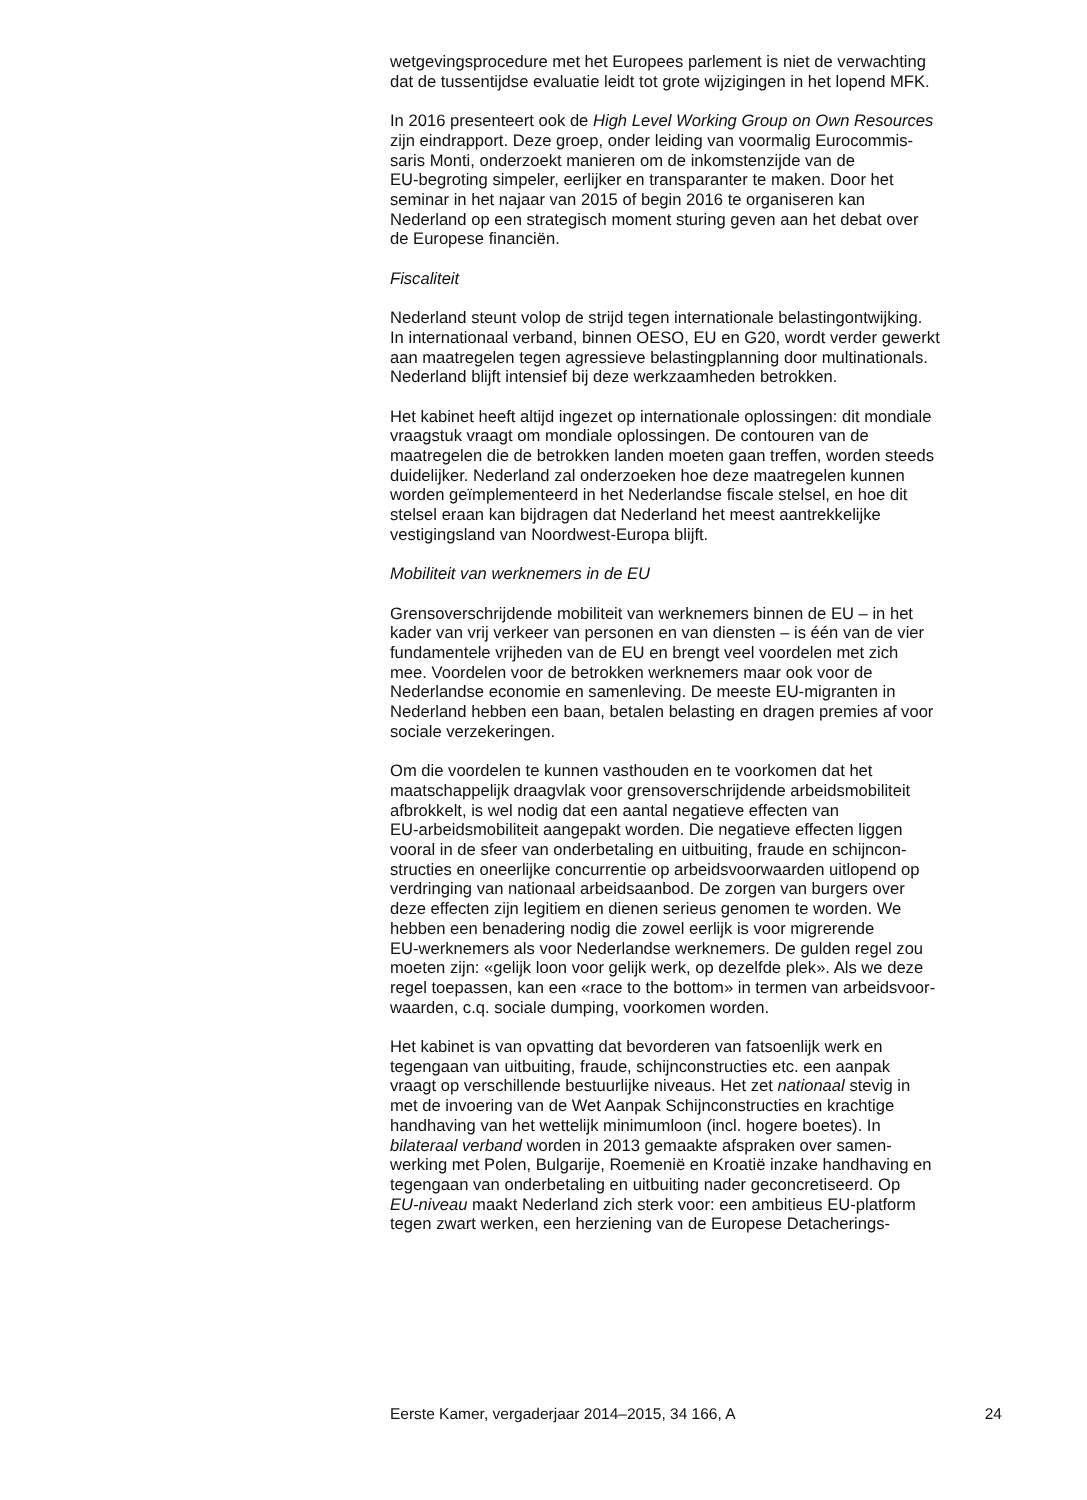wetgevingsprocedure met het Europees parlement is niet de verwachting
dat de tussentijdse evaluatie leidt tot grote wijzigingen in het lopend MFK.
In 2016 presenteert ook de High Level Working Group on Own Resources
zijn eindrapport. Deze groep, onder leiding van voormalig Eurocommis-
saris Monti, onderzoekt manieren om de inkomstenzijde van de
EU-begroting simpeler, eerlijker en transparanter te maken. Door het
seminar in het najaar van 2015 of begin 2016 te organiseren kan
Nederland op een strategisch moment sturing geven aan het debat over
de Europese financiën.
Fiscaliteit
Nederland steunt volop de strijd tegen internationale belastingontwijking.
In internationaal verband, binnen OESO, EU en G20, wordt verder gewerkt
aan maatregelen tegen agressieve belastingplanning door multinationals.
Nederland blijft intensief bij deze werkzaamheden betrokken.
Het kabinet heeft altijd ingezet op internationale oplossingen: dit mondiale
vraagstuk vraagt om mondiale oplossingen. De contouren van de
maatregelen die de betrokken landen moeten gaan treffen, worden steeds
duidelijker. Nederland zal onderzoeken hoe deze maatregelen kunnen
worden geïmplementeerd in het Nederlandse fiscale stelsel, en hoe dit
stelsel eraan kan bijdragen dat Nederland het meest aantrekkelijke
vestigingsland van Noordwest-Europa blijft.
Mobiliteit van werknemers in de EU
Grensoverschrijdende mobiliteit van werknemers binnen de EU – in het
kader van vrij verkeer van personen en van diensten – is één van de vier
fundamentele vrijheden van de EU en brengt veel voordelen met zich
mee. Voordelen voor de betrokken werknemers maar ook voor de
Nederlandse economie en samenleving. De meeste EU-migranten in
Nederland hebben een baan, betalen belasting en dragen premies af voor
sociale verzekeringen.
Om die voordelen te kunnen vasthouden en te voorkomen dat het
maatschappelijk draagvlak voor grensoverschrijdende arbeidsmobiliteit
afbrokkelt, is wel nodig dat een aantal negatieve effecten van
EU-arbeidsmobiliteit aangepakt worden. Die negatieve effecten liggen
vooral in de sfeer van onderbetaling en uitbuiting, fraude en schijncon-
structies en oneerlijke concurrentie op arbeidsvoorwaarden uitlopend op
verdringing van nationaal arbeidsaanbod. De zorgen van burgers over
deze effecten zijn legitiem en dienen serieus genomen te worden. We
hebben een benadering nodig die zowel eerlijk is voor migrerende
EU-werknemers als voor Nederlandse werknemers. De gulden regel zou
moeten zijn: «gelijk loon voor gelijk werk, op dezelfde plek». Als we deze
regel toepassen, kan een «race to the bottom» in termen van arbeidsvoor-
waarden, c.q. sociale dumping, voorkomen worden.
Het kabinet is van opvatting dat bevorderen van fatsoenlijk werk en
tegengaan van uitbuiting, fraude, schijnconstructies etc. een aanpak
vraagt op verschillende bestuurlijke niveaus. Het zet nationaal stevig in
met de invoering van de Wet Aanpak Schijnconstructies en krachtige
handhaving van het wettelijk minimumloon (incl. hogere boetes). In
bilateraal verband worden in 2013 gemaakte afspraken over samen-
werking met Polen, Bulgarije, Roemenië en Kroatië inzake handhaving en
tegengaan van onderbetaling en uitbuiting nader geconcretiseerd. Op
EU-niveau maakt Nederland zich sterk voor: een ambitieus EU-platform
tegen zwart werken, een herziening van de Europese Detacherings-
Eerste Kamer, vergaderjaar 2014–2015, 34 166, A 24